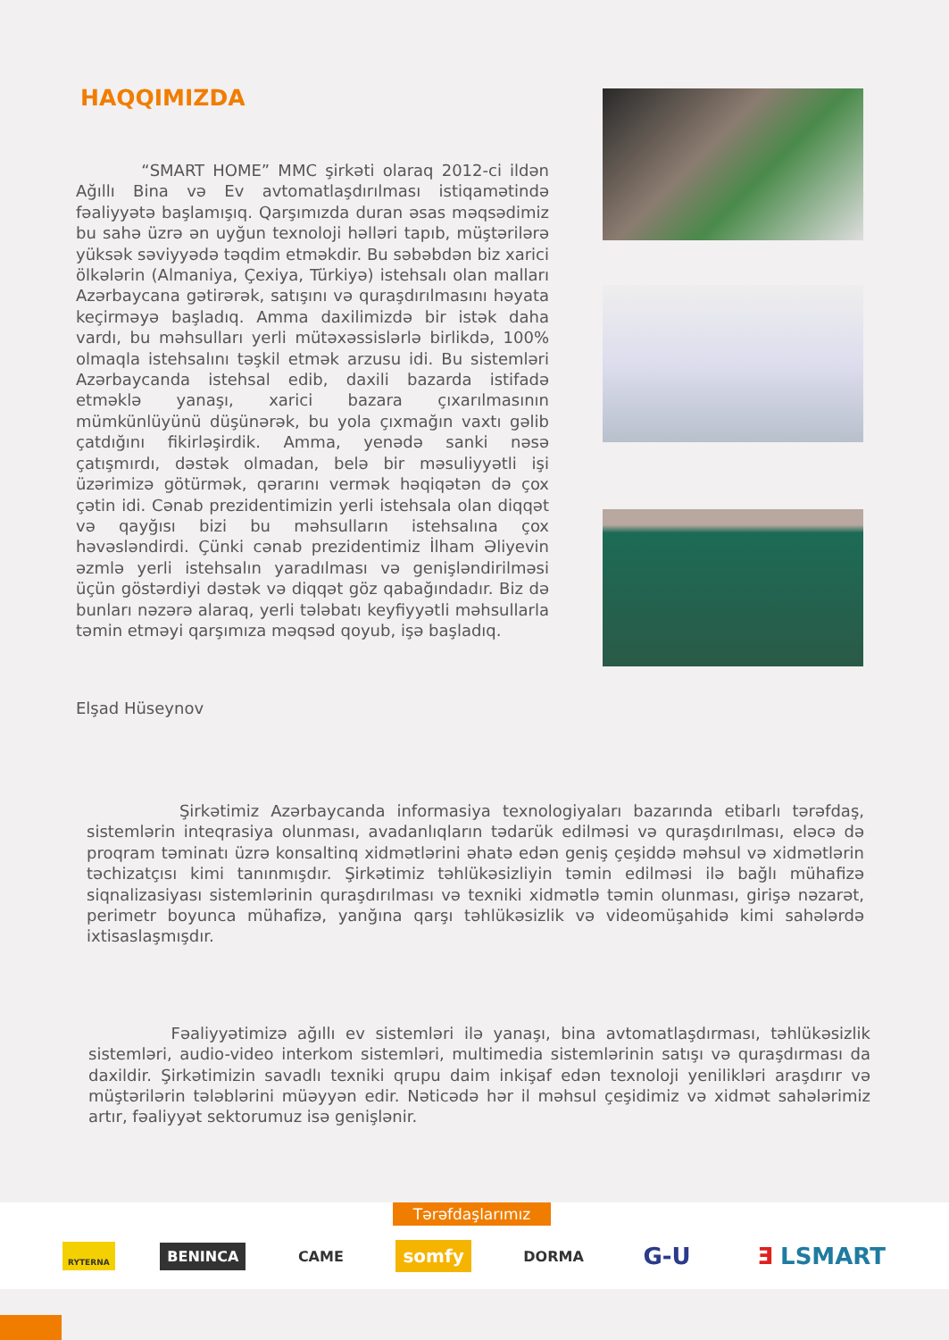HAQQIMIZDA
“SMART HOME” MMC şirkəti olaraq 2012-ci ildən Ağıllı Bina və Ev avtomatlaşdırılması istiqamətində fəaliyyətə başlamışıq. Qarşımızda duran əsas məqsədimiz bu sahə üzrə ən uyğun texnoloji həlləri tapıb, müştərilərə yüksək səviyyədə təqdim etməkdir. Bu səbəbdən biz xarici ölkələrin (Almaniya, Çexiya, Türkiyə) istehsalı olan malları Azərbaycana gətirərək, satışını və quraşdırılmasını həyata keçirməyə başladıq. Amma daxilimizdə bir istək daha vardı, bu məhsulları yerli mütəxəssislərlə birlikdə, 100% olmaqla istehsalını təşkil etmək arzusu idi. Bu sistemləri Azərbaycanda istehsal edib, daxili bazarda istifadə etməklə yanaşı, xarici bazara çıxarılmasının mümkünlüyünü düşünərək, bu yola çıxmağın vaxtı gəlib çatdığını fikirləşirdik. Amma, yenədə sanki nəsə çatışmırdı, dəstək olmadan, belə bir məsuliyyətli işi üzərimizə götürmək, qərarını vermək həqiqətən də çox çətin idi. Cənab prezidentimizin yerli istehsala olan diqqət və qayğısı bizi bu məhsulların istehsalına çox həvəsləndirdi. Çünki cənab prezidentimiz İlham Əliyevin əzmlə yerli istehsalın yaradılması və genişləndirilməsi üçün göstərdiyi dəstək və diqqət göz qabağındadır. Biz də bunları nəzərə alaraq, yerli tələbatı keyfiyyətli məhsullarla təmin etməyi qarşımıza məqsəd qoyub, işə başladıq.
Elşad Hüseynov
Şirkətimiz Azərbaycanda informasiya texnologiyaları bazarında etibarlı tərəfdaş, sistemlərin inteqrasiya olunması, avadanlıqların tədarük edilməsi və quraşdırılması, eləcə də proqram təminatı üzrə konsaltinq xidmətlərini əhatə edən geniş çeşiddə məhsul və xidmətlərin təchizatçısı kimi tanınmışdır. Şirkətimiz təhlükəsizliyin təmin edilməsi ilə bağlı mühafizə siqnalizasiyası sistemlərinin quraşdırılması və texniki xidmətlə təmin olunması, girişə nəzarət, perimetr boyunca mühafizə, yanğına qarşı təhlükəsizlik və videomüşahidə kimi sahələrdə ixtisaslaşmışdır.
Fəaliyyətimizə ağıllı ev sistemləri ilə yanaşı, bina avtomatlaşdırması, təhlükəsizlik sistemləri, audio-video interkom sistemləri, multimedia sistemlərinin satışı və quraşdırması da daxildir. Şirkətimizin savadlı texniki qrupu daim inkişaf edən texnoloji yenilikləri araşdırır və müştərilərin tələblərini müəyyən edir. Nəticədə hər il məhsul çeşidimiz və xidmət sahələrimiz artır, fəaliyyət sektorumuz isə genişlənir.
Tərəfdaşlarımız
RYTERNA BENINCA CAME somfy DORMA G-U Ǝ LSMART